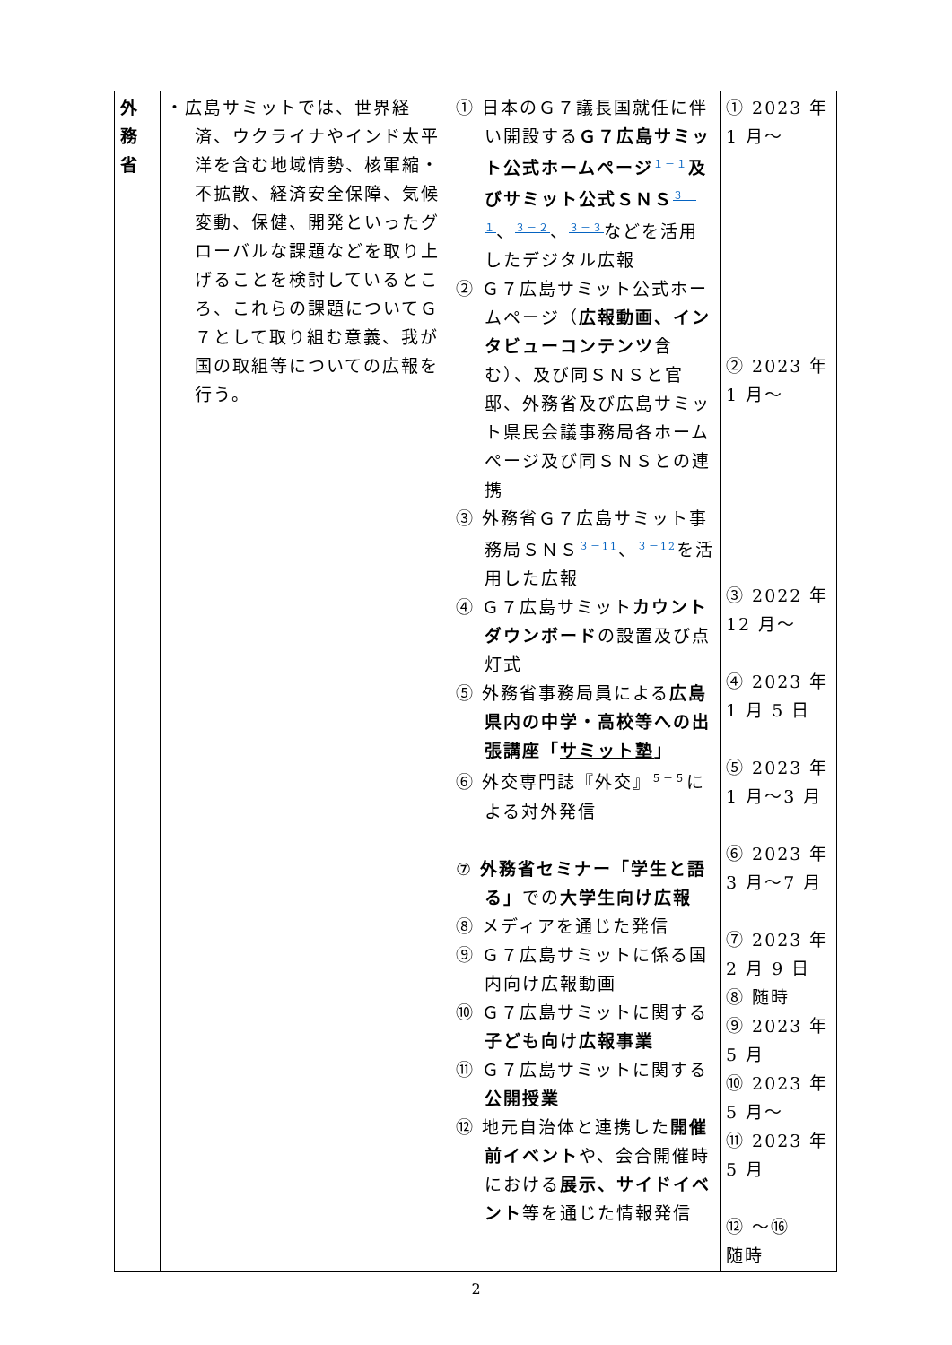| 外 務 省 | ・広島サミットでは、世界経済、ウクライナやインド太平洋を含む地域情勢、核軍縮・不拡散、経済安全保障、気候変動、保健、開発といったグローバルな課題などを取り上げることを検討しているところ、これらの課題についてＧ７として取り組む意義、我が国の取組等についての広報を行う。 | ① 日本のＧ７議長国就任に伴い開設する Ｇ７広島サミット公式ホームページ<sup>１－１</sup> 及びサミット公式ＳＮＳ<sup>３－１</sup>、<sup>３－２</sup>、<sup>３－３</sup>などを活用したデジタル広報 ② Ｇ７広島サミット公式ホームページ（ 広報動画、インタビューコンテンツ 含む）、及び同ＳＮＳと官邸、外務省及び広島サミット県民会議事務局各ホームページ及び同ＳＮＳとの連携 ③ 外務省Ｇ７広島サミット事務局ＳＮＳ<sup>３－11</sup>、<sup>３－12</sup>を活用した広報 ④ Ｇ７広島サミット カウントダウンボード の設置及び点灯式 ⑤ 外務省事務局員による 広島県内の中学・高校等への出張講座「 サミット塾 」 ⑥ 外交専門誌『外交』<sup>５－５</sup>による対外発信 ⑦ 外務省セミナー「学生と語る」 での 大学生向け広報 ⑧ メディアを通じた発信 ⑨ Ｇ７広島サミットに係る国内向け広報動画 ⑩ Ｇ７広島サミットに関する 子ども向け広報事業 ⑪ Ｇ７広島サミットに関する 公開授業 ⑫ 地元自治体と連携した 開催前イベント や、会合開催時における 展示、サイドイベント 等を通じた情報発信 | ① 2023 年 1 月～ ② 2023 年 1 月～ ③ 2022 年 12 月～ ④ 2023 年 1 月 5 日 ⑤ 2023 年 1 月～3 月 ⑥ 2023 年 3 月～7 月 ⑦ 2023 年 2 月 9 日 ⑧ 随時 ⑨ 2023 年 5 月 ⑩ 2023 年 5 月～ ⑪ 2023 年 5 月 ⑫ ～⑯ 随時 |
2